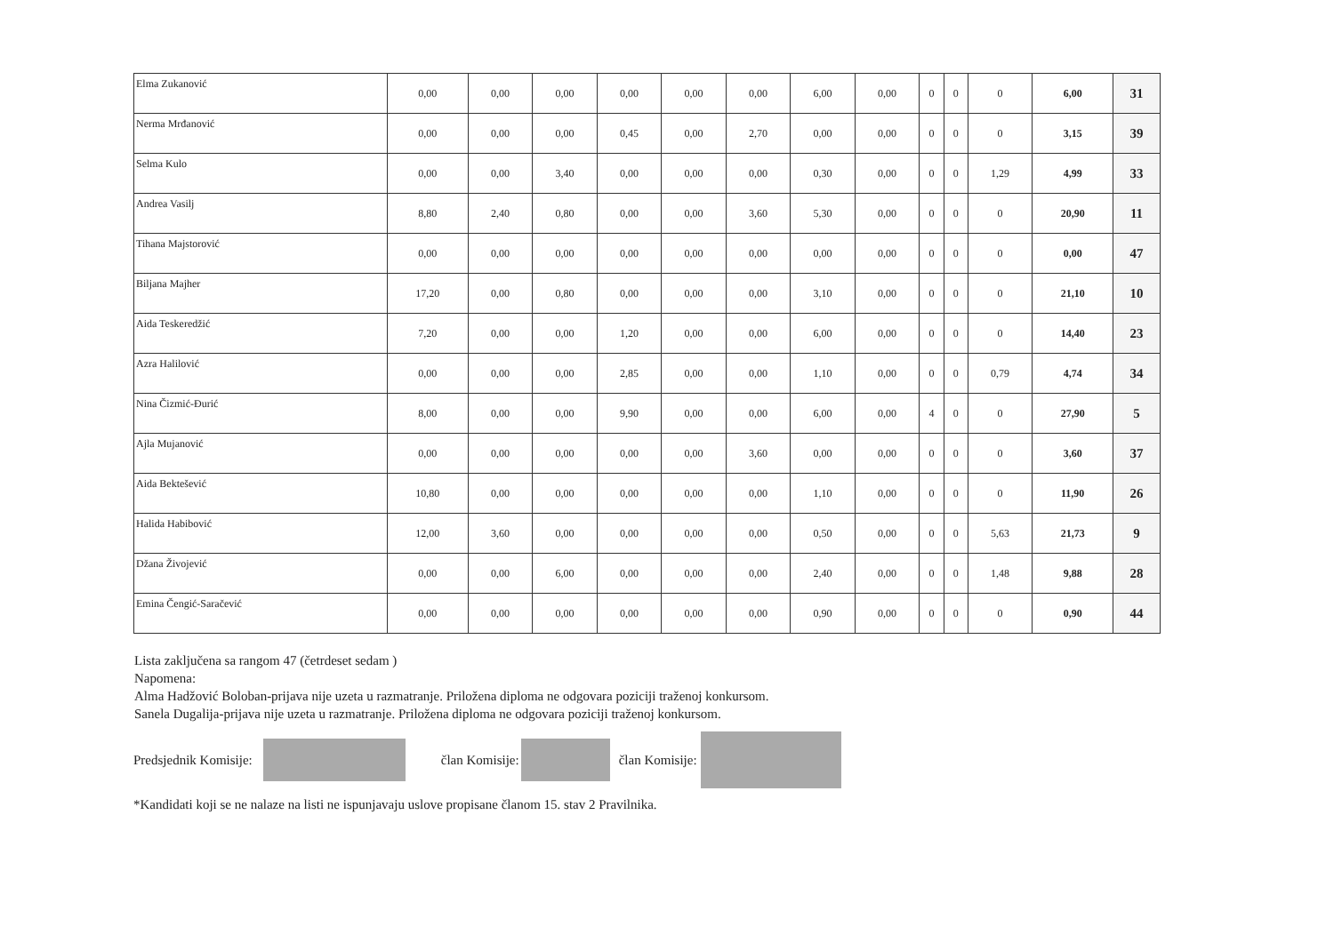| Elma Zukanović | 0,00 | 0,00 | 0,00 | 0,00 | 0,00 | 0,00 | 6,00 | 0,00 | 0 | 0 | 0 | 6,00 | 31 |
| Nerma Mrđanović | 0,00 | 0,00 | 0,00 | 0,45 | 0,00 | 2,70 | 0,00 | 0,00 | 0 | 0 | 0 | 3,15 | 39 |
| Selma Kulo | 0,00 | 0,00 | 3,40 | 0,00 | 0,00 | 0,00 | 0,30 | 0,00 | 0 | 0 | 1,29 | 4,99 | 33 |
| Andrea Vasilj | 8,80 | 2,40 | 0,80 | 0,00 | 0,00 | 3,60 | 5,30 | 0,00 | 0 | 0 | 0 | 20,90 | 11 |
| Tihana Majstorović | 0,00 | 0,00 | 0,00 | 0,00 | 0,00 | 0,00 | 0,00 | 0,00 | 0 | 0 | 0 | 0,00 | 47 |
| Biljana Majher | 17,20 | 0,00 | 0,80 | 0,00 | 0,00 | 0,00 | 3,10 | 0,00 | 0 | 0 | 0 | 21,10 | 10 |
| Aida Teskeredžić | 7,20 | 0,00 | 0,00 | 1,20 | 0,00 | 0,00 | 6,00 | 0,00 | 0 | 0 | 0 | 14,40 | 23 |
| Azra Halilović | 0,00 | 0,00 | 0,00 | 2,85 | 0,00 | 0,00 | 1,10 | 0,00 | 0 | 0 | 0,79 | 4,74 | 34 |
| Nina Čizmić-Đurić | 8,00 | 0,00 | 0,00 | 9,90 | 0,00 | 0,00 | 6,00 | 0,00 | 4 | 0 | 0 | 27,90 | 5 |
| Ajla Mujanović | 0,00 | 0,00 | 0,00 | 0,00 | 0,00 | 3,60 | 0,00 | 0,00 | 0 | 0 | 0 | 3,60 | 37 |
| Aida Bektešević | 10,80 | 0,00 | 0,00 | 0,00 | 0,00 | 0,00 | 1,10 | 0,00 | 0 | 0 | 0 | 11,90 | 26 |
| Halida Habibović | 12,00 | 3,60 | 0,00 | 0,00 | 0,00 | 0,00 | 0,50 | 0,00 | 0 | 0 | 5,63 | 21,73 | 9 |
| Džana Živojević | 0,00 | 0,00 | 6,00 | 0,00 | 0,00 | 0,00 | 2,40 | 0,00 | 0 | 0 | 1,48 | 9,88 | 28 |
| Emina Čengić-Saračević | 0,00 | 0,00 | 0,00 | 0,00 | 0,00 | 0,00 | 0,90 | 0,00 | 0 | 0 | 0 | 0,90 | 44 |
Lista zaključena sa rangom 47 (četrdeset sedam )
Napomena:
Alma Hadžović Boloban-prijava nije uzeta u razmatranje. Priložena diploma ne odgovara poziciji traženoj konkursom.
Sanela Dugalija-prijava nije uzeta u razmatranje. Priložena diploma ne odgovara poziciji traženoj konkursom.
Predsjednik Komisije: član Komisije: član Komisije:
*Kandidati koji se ne nalaze na listi ne ispunjavaju uslove propisane članom 15. stav 2 Pravilnika.